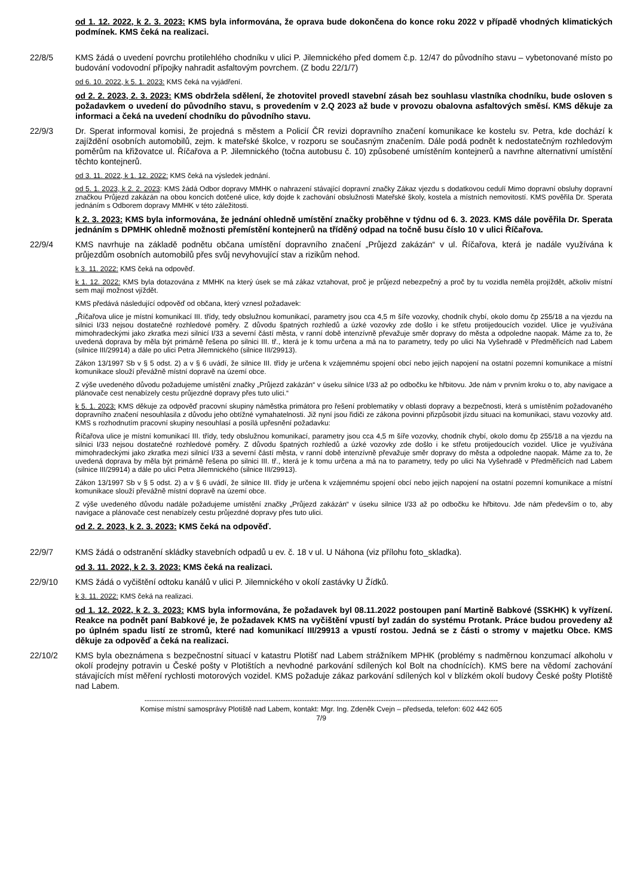od 1. 12. 2022, k 2. 3. 2023: KMS byla informována, že oprava bude dokončena do konce roku 2022 v případě vhodných klimatických podmínek. KMS čeká na realizaci.
22/8/5 KMS žádá o uvedení povrchu protilehlého chodníku v ulici P. Jilemnického před domem č.p. 12/47 do původního stavu – vybetonované místo po budování vodovodní přípojky nahradit asfaltovým povrchem. (Z bodu 22/1/7)
od 6. 10. 2022, k 5. 1. 2023: KMS čeká na vyjádření.
od 2. 2. 2023, 2. 3. 2023: KMS obdržela sdělení, že zhotovitel provedl stavební zásah bez souhlasu vlastníka chodníku, bude osloven s požadavkem o uvedení do původního stavu, s provedením v 2.Q 2023 až bude v provozu obalovna asfaltových směsí. KMS děkuje za informaci a čeká na uvedení chodníku do původního stavu.
22/9/3 Dr. Sperat informoval komisi, že projedná s městem a Policií ČR revizi dopravního značení komunikace ke kostelu sv. Petra, kde dochází k zajíždění osobních automobilů, zejm. k mateřské školce, v rozporu se současným značením. Dále podá podnět k nedostatečným rozhledovým poměrům na křižovatce ul. Říčařova a P. Jilemnického (točna autobusu č. 10) způsobené umístěním kontejnerů a navrhne alternativní umístění těchto kontejnerů.
od 3. 11. 2022, k 1. 12. 2022: KMS čeká na výsledek jednání.
od 5. 1. 2023, k 2. 2. 2023: KMS žádá Odbor dopravy MMHK o nahrazení stávající dopravní značky Zákaz vjezdu s dodatkovou cedulí Mimo dopravní obsluhy dopravní značkou Průjezd zakázán na obou koncích dotčené ulice, kdy dojde k zachování obslužnosti Mateřské školy, kostela a místních nemovitostí. KMS pověřila Dr. Sperata jednáním s Odborem dopravy MMHK v této záležitosti.
k 2. 3. 2023: KMS byla informována, že jednání ohledně umístění značky proběhne v týdnu od 6. 3. 2023. KMS dále pověřila Dr. Sperata jednáním s DPMHK ohledně možnosti přemístění kontejnerů na tříděný odpad na točně busu číslo 10 v ulici Říčařova.
22/9/4 KMS navrhuje na základě podnětu občana umístění dopravního značení „Průjezd zakázán“ v ul. Říčařova, která je nadále využívána k průjezdům osobních automobilů přes svůj nevyhovující stav a rizikům nehod.
k 3. 11. 2022: KMS čeká na odpověď.
k 1. 12. 2022: KMS byla dotazována z MMHK na který úsek se má zákaz vztahovat, proč je průjezd nebezpečný a proč by tu vozidla neměla projíždět, ačkoliv místní sem mají možnost vjíždět.
KMS předává následující odpověď od občana, který vznesl požadavek:
„Říčařova ulice je místní komunikací III. třídy, tedy obslužnou komunikací, parametry jsou cca 4,5 m šíře vozovky, chodník chybí, okolo domu čp 255/18 a na vjezdu na silnici I/33 nejsou dostatečné rozhledové poměry. Z důvodu špatných rozhledů a úzké vozovky zde došlo i ke střetu protijedoucích vozidel. Ulice je využívána mimohradeckými jako zkratka mezi silnicí I/33 a severní částí města, v ranní době intenzívně převažuje směr dopravy do města a odpoledne naopak. Máme za to, že uvedená doprava by měla být primárně řešena po silnici III. tř., která je k tomu určena a má na to parametry, tedy po ulici Na Vyšehradě v Předměřicích nad Labem (silnice III/29914) a dále po ulici Petra Jilemnického (silnice III/29913).
Zákon 13/1997 Sb v § 5 odst. 2) a v § 6 uvádí, že silnice III. třídy je určena k vzájemnému spojení obcí nebo jejich napojení na ostatní pozemní komunikace a místní komunikace slouží převážně místní dopravě na území obce.
Z výše uvedeného důvodu požadujeme umístění značky „Průjezd zakázán“ v úseku silnice I/33 až po odbočku ke hřbitovu. Jde nám v prvním kroku o to, aby navigace a plánovače cest nenabízely cestu průjezdné dopravy přes tuto ulici.“
k 5. 1. 2023: KMS děkuje za odpověď pracovní skupiny náměstka primátora pro řešení problematiky v oblasti dopravy a bezpečnosti, která s umístěním požadovaného dopravního značení nesouhlasila z důvodu jeho obtížné vymahatelnosti. Již nyní jsou řidiči ze zákona povinni přizpůsobit jízdu situaci na komunikaci, stavu vozovky atd. KMS s rozhodnutím pracovní skupiny nesouhlasí a posílá upřesnění požadavku:
Říčařova ulice je místní komunikací III. třídy, tedy obslužnou komunikací, parametry jsou cca 4,5 m šíře vozovky, chodník chybí, okolo domu čp 255/18 a na vjezdu na silnici I/33 nejsou dostatečné rozhledové poměry. Z důvodu špatných rozhledů a úzké vozovky zde došlo i ke střetu protijedoucích vozidel. Ulice je využívána mimohradeckými jako zkratka mezi silnicí I/33 a severní částí města, v ranní době intenzívně převažuje směr dopravy do města a odpoledne naopak. Máme za to, že uvedená doprava by měla být primárně řešena po silnici III. tř., která je k tomu určena a má na to parametry, tedy po ulici Na Vyšehradě v Předměřicích nad Labem (silnice III/29914) a dále po ulici Petra Jilemnického (silnice III/29913).
Zákon 13/1997 Sb v § 5 odst. 2) a v § 6 uvádí, že silnice III. třídy je určena k vzájemnému spojení obcí nebo jejich napojení na ostatní pozemní komunikace a místní komunikace slouží převážně místní dopravě na území obce.
Z výše uvedeného důvodu nadále požadujeme umístění značky „Průjezd zakázán“ v úseku silnice I/33 až po odbočku ke hřbitovu. Jde nám především o to, aby navigace a plánovače cest nenabízely cestu průjezdné dopravy přes tuto ulici.
od 2. 2. 2023, k 2. 3. 2023: KMS čeká na odpověď.
22/9/7 KMS žádá o odstranění skládky stavebních odpadů u ev. č. 18 v ul. U Náhona (viz přílohu foto_skladka).
od 3. 11. 2022, k 2. 3. 2023: KMS čeká na realizaci.
22/9/10 KMS žádá o vyčištění odtoku kanálů v ulici P. Jilemnického v okolí zastávky U Žídků.
k 3. 11. 2022: KMS čeká na realizaci.
od 1. 12. 2022, k 2. 3. 2023: KMS byla informována, že požadavek byl 08.11.2022 postoupen paní Martině Babkové (SSKHK) k vyřízení. Reakce na podnět paní Babkové je, že požadavek KMS na vyčištění vpustí byl zadán do systému Protank. Práce budou provedeny až po úplném spadu listí ze stromů, které nad komunikací III/29913 a vpustí rostou. Jedná se z části o stromy v majetku Obce. KMS děkuje za odpověď a čeká na realizaci.
22/10/2 KMS byla obeznámena s bezpečnostní situací v katastru Plotišť nad Labem strážníkem MPHK (problémy s nadměrnou konzumací alkoholu v okolí prodejny potravin u České pošty v Plotištích a nevhodné parkování sdílených kol Bolt na chodnících). KMS bere na vědomí zachování stávajících míst měření rychlosti motorových vozidel. KMS požaduje zákaz parkování sdílených kol v blízkém okolí budovy České pošty Plotiště nad Labem.
----------------------------------------------------------------------------------------------------------------------------------------------------
Komise místní samosprávy Plotiště nad Labem, kontakt: Mgr. Ing. Zdeněk Cvejn – předseda, telefon: 602 442 605
7/9